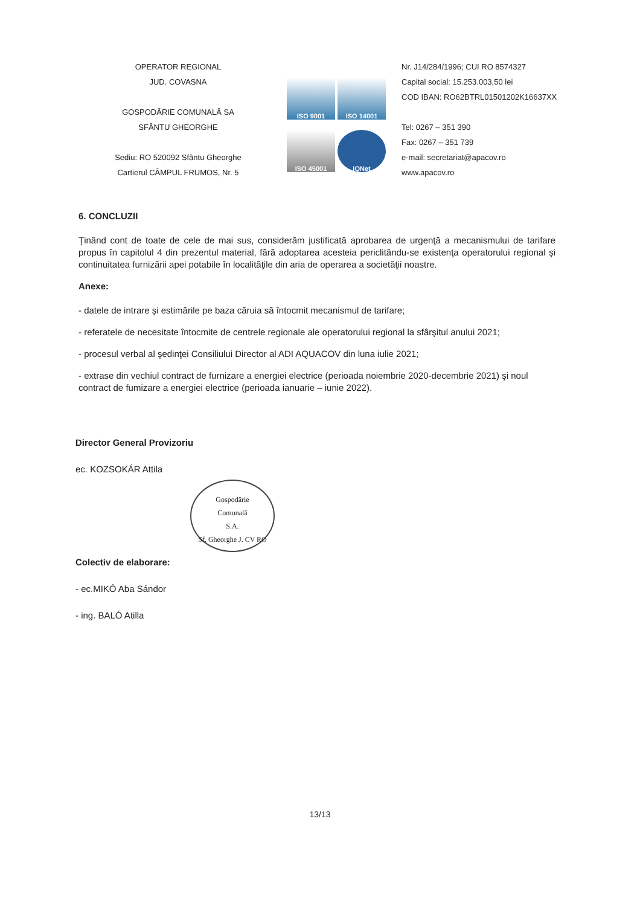OPERATOR REGIONAL
JUD. COVASNA
GOSPODĂRIE COMUNALĂ SA
SFÂNTU GHEORGHE
Sediu: RO 520092 Sfântu Gheorghe
Cartierul CÂMPUL FRUMOS, Nr. 5
ISO 9001
ISO 14001
ISO 45001
IQNet
Nr. J14/284/1996; CUI RO 8574327
Capital social: 15.253.003,50 lei
COD IBAN: RO62BTRL01501202K16637XX
Tel: 0267 – 351 390
Fax: 0267 – 351 739
e-mail: secretariat@apacov.ro
www.apacov.ro
6. CONCLUZII
Ţinând cont de toate de cele de mai sus, considerăm justificată aprobarea de urgenţă a mecanismului de tarifare propus în capitolul 4 din prezentul material, fără adoptarea acesteia periclitându-se existenţa operatorului regional şi continuitatea furnizării apei potabile în localităţile din aria de operarea a societăţii noastre.
Anexe:
- datele de intrare şi estimările pe baza căruia să întocmit mecanismul de tarifare;
- referatele de necesitate întocmite de centrele regionale ale operatorului regional la sfârşitul anului 2021;
- procesul verbal al şedinţei Consiliului Director al ADI AQUACOV din luna iulie 2021;
- extrase din vechiul contract de furnizare a energiei electrice (perioada noiembrie 2020-decembrie 2021) şi noul contract de fumizare a energiei electrice (perioada ianuarie – iunie 2022).
Director General Provizoriu
ec. KOZSOKÁR Attila
Gospodărie
Comunală
S.A.
Sf. Gheorghe J. CV RO
Colectiv de elaborare:
- ec.MIKÓ Aba Sándor
- ing. BALÓ Atilla
13/13